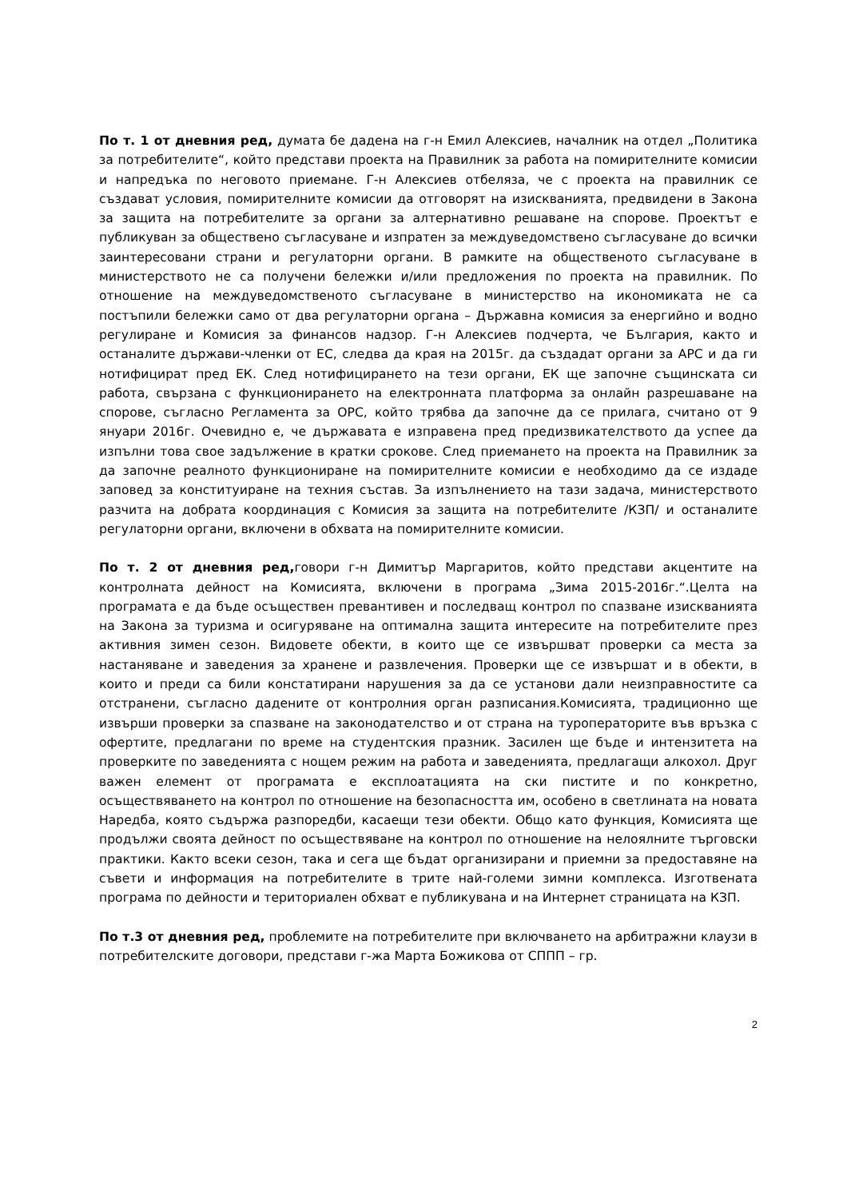По т. 1 от дневния ред, думата бе дадена на г-н Емил Алексиев, началник на отдел „Политика за потребителите“, който представи проекта на Правилник за работа на помирителните комисии и напредъка по неговото приемане. Г-н Алексиев отбеляза, че с проекта на правилник се създават условия, помирителните комисии да отговорят на изискванията, предвидени в Закона за защита на потребителите за органи за алтернативно решаване на спорове. Проектът е публикуван за обществено съгласуване и изпратен за междуведомствено съгласуване до всички заинтересовани страни и регулаторни органи. В рамките на общественото съгласуване в министерството не са получени бележки и/или предложения по проекта на правилник. По отношение на междуведомственото съгласуване в министерство на икономиката не са постъпили бележки само от два регулаторни органа – Държавна комисия за енергийно и водно регулиране и Комисия за финансов надзор. Г-н Алексиев подчерта, че България, както и останалите държави-членки от ЕС, следва да края на 2015г. да създадат органи за АРС и да ги нотифицират пред ЕК. След нотифицирането на тези органи, ЕК ще започне същинската си работа, свързана с функционирането на електронната платформа за онлайн разрешаване на спорове, съгласно Регламента за ОРС, който трябва да започне да се прилага, считано от 9 януари 2016г. Очевидно е, че държавата е изправена пред предизвикателството да успее да изпълни това свое задължение в кратки срокове. След приемането на проекта на Правилник за да започне реалното функциониране на помирителните комисии е необходимо да се издаде заповед за конституиране на техния състав. За изпълнението на тази задача, министерството разчита на добрата координация с Комисия за защита на потребителите /КЗП/ и останалите регулаторни органи, включени в обхвата на помирителните комисии.
По т. 2 от дневния ред, говори г-н Димитър Маргаритов, който представи акцентите на контролната дейност на Комисията, включени в програма „Зима 2015-2016г.“.Целта на програмата е да бъде осъществен превантивен и последващ контрол по спазване изискванията на Закона за туризма и осигуряване на оптимална защита интересите на потребителите през активния зимен сезон. Видовете обекти, в които ще се извършват проверки са места за настаняване и заведения за хранене и развлечения. Проверки ще се извършат и в обекти, в които и преди са били констатирани нарушения за да се установи дали неизправностите са отстранени, съгласно дадените от контролния орган разписания.Комисията, традиционно ще извърши проверки за спазване на законодателство и от страна на туроператорите във връзка с офертите, предлагани по време на студентския празник. Засилен ще бъде и интензитета на проверките по заведенията с нощем режим на работа и заведенията, предлагащи алкохол. Друг важен елемент от програмата е експлоатацията на ски пистите и по конкретно, осъществяването на контрол по отношение на безопасността им, особено в светлината на новата Наредба, която съдържа разпоредби, касаещи тези обекти. Общо като функция, Комисията ще продължи своята дейност по осъществяване на контрол по отношение на нелоялните търговски практики. Както всеки сезон, така и сега ще бъдат организирани и приемни за предоставяне на съвети и информация на потребителите в трите най-големи зимни комплекса. Изготвената програма по дейности и териториален обхват е публикувана и на Интернет страницата на КЗП.
По т.3 от дневния ред, проблемите на потребителите при включването на арбитражни клаузи в потребителските договори, представи г-жа Марта Божикова от СППП – гр.
2